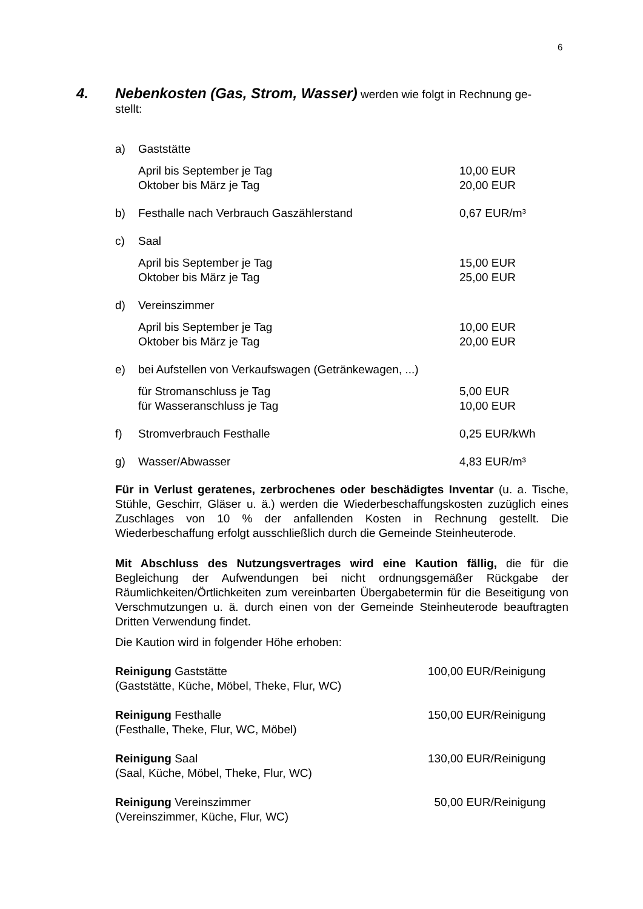6
4. Nebenkosten (Gas, Strom, Wasser) werden wie folgt in Rechnung ge-
stellt:
a) Gaststätte
April bis September je Tag 10,00 EUR
Oktober bis März je Tag 20,00 EUR
b) Festhalle nach Verbrauch Gaszählerstand 0,67 EUR/m³
c) Saal
April bis September je Tag 15,00 EUR
Oktober bis März je Tag 25,00 EUR
d) Vereinszimmer
April bis September je Tag 10,00 EUR
Oktober bis März je Tag 20,00 EUR
e) bei Aufstellen von Verkaufswagen (Getränkewagen, ...)
für Stromanschluss je Tag 5,00 EUR
für Wasseranschluss je Tag 10,00 EUR
f) Stromverbrauch Festhalle 0,25 EUR/kWh
g) Wasser/Abwasser 4,83 EUR/m³
Für in Verlust geratenes, zerbrochenes oder beschädigtes Inventar (u. a. Tische, Stühle, Geschirr, Gläser u. ä.) werden die Wiederbeschaffungskosten zuzüglich eines Zuschlages von 10 % der anfallenden Kosten in Rechnung gestellt. Die Wiederbeschaffung erfolgt ausschließlich durch die Gemeinde Steinheuterode.
Mit Abschluss des Nutzungsvertrages wird eine Kaution fällig, die für die Begleichung der Aufwendungen bei nicht ordnungsgemäßer Rückgabe der Räumlichkeiten/Örtlichkeiten zum vereinbarten Übergabetermin für die Beseitigung von Verschmutzungen u. ä. durch einen von der Gemeinde Steinheuterode beauftragten Dritten Verwendung findet.
Die Kaution wird in folgender Höhe erhoben:
Reinigung Gaststätte
(Gaststätte, Küche, Möbel, Theke, Flur, WC)
100,00 EUR/Reinigung
Reinigung Festhalle
(Festhalle, Theke, Flur, WC, Möbel)
150,00 EUR/Reinigung
Reinigung Saal
(Saal, Küche, Möbel, Theke, Flur, WC)
130,00 EUR/Reinigung
Reinigung Vereinszimmer
(Vereinszimmer, Küche, Flur, WC)
50,00 EUR/Reinigung